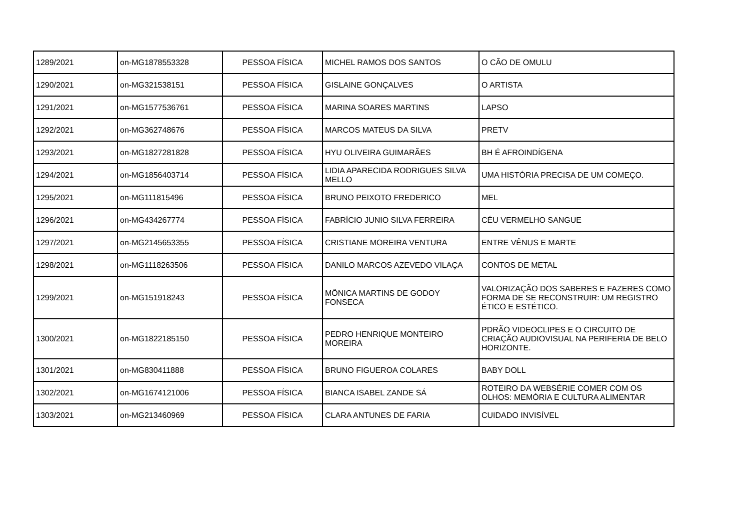| 1289/2021 | on-MG1878553328 | PESSOA FÍSICA | MICHEL RAMOS DOS SANTOS | O CÃO DE OMULU |
| 1290/2021 | on-MG321538151 | PESSOA FÍSICA | GISLAINE GONÇALVES | O ARTISTA |
| 1291/2021 | on-MG1577536761 | PESSOA FÍSICA | MARINA SOARES MARTINS | LAPSO |
| 1292/2021 | on-MG362748676 | PESSOA FÍSICA | MARCOS MATEUS DA SILVA | PRETV |
| 1293/2021 | on-MG1827281828 | PESSOA FÍSICA | HYU OLIVEIRA GUIMARÃES | BH É AFROINDÍGENA |
| 1294/2021 | on-MG1856403714 | PESSOA FÍSICA | LIDIA APARECIDA RODRIGUES SILVA MELLO | UMA HISTÓRIA PRECISA DE UM COMEÇO. |
| 1295/2021 | on-MG111815496 | PESSOA FÍSICA | BRUNO PEIXOTO FREDERICO | MEL |
| 1296/2021 | on-MG434267774 | PESSOA FÍSICA | FABRÍCIO JUNIO SILVA FERREIRA | CÉU VERMELHO SANGUE |
| 1297/2021 | on-MG2145653355 | PESSOA FÍSICA | CRISTIANE MOREIRA VENTURA | ENTRE VÊNUS E MARTE |
| 1298/2021 | on-MG1118263506 | PESSOA FÍSICA | DANILO MARCOS AZEVEDO VILAÇA | CONTOS DE METAL |
| 1299/2021 | on-MG151918243 | PESSOA FÍSICA | MÔNICA MARTINS DE GODOY FONSECA | VALORIZAÇÃO DOS SABERES E FAZERES COMO FORMA DE SE RECONSTRUIR: UM REGISTRO ÉTICO E ESTÉTICO. |
| 1300/2021 | on-MG1822185150 | PESSOA FÍSICA | PEDRO HENRIQUE MONTEIRO MOREIRA | PDRÃO VIDEOCLIPES E O CIRCUITO DE CRIAÇÃO AUDIOVISUAL NA PERIFERIA DE BELO HORIZONTE. |
| 1301/2021 | on-MG830411888 | PESSOA FÍSICA | BRUNO FIGUEROA COLARES | BABY DOLL |
| 1302/2021 | on-MG1674121006 | PESSOA FÍSICA | BIANCA ISABEL ZANDE SÁ | ROTEIRO DA WEBSÉRIE COMER COM OS OLHOS: MEMÓRIA E CULTURA ALIMENTAR |
| 1303/2021 | on-MG213460969 | PESSOA FÍSICA | CLARA ANTUNES DE FARIA | CUIDADO INVISÍVEL |